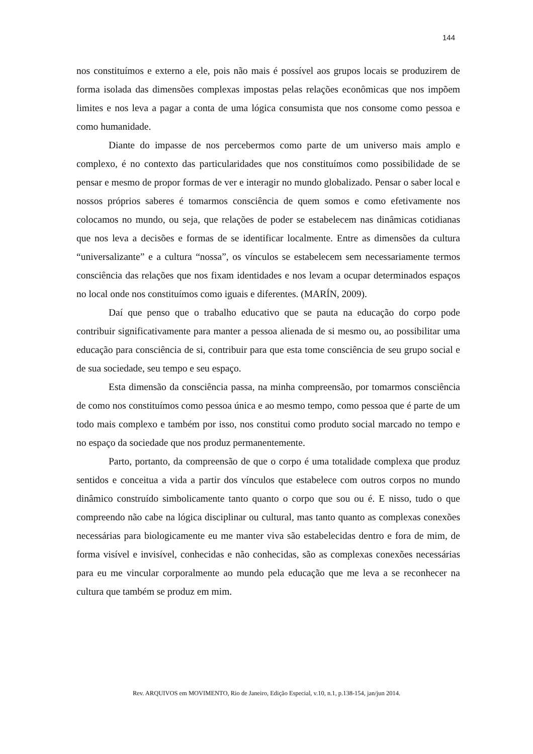144
nos constituímos e externo a ele, pois não mais é possível aos grupos locais se produzirem de forma isolada das dimensões complexas impostas pelas relações econômicas que nos impõem limites e nos leva a pagar a conta de uma lógica consumista que nos consome como pessoa e como humanidade.
Diante do impasse de nos percebermos como parte de um universo mais amplo e complexo, é no contexto das particularidades que nos constituímos como possibilidade de se pensar e mesmo de propor formas de ver e interagir no mundo globalizado. Pensar o saber local e nossos próprios saberes é tomarmos consciência de quem somos e como efetivamente nos colocamos no mundo, ou seja, que relações de poder se estabelecem nas dinâmicas cotidianas que nos leva a decisões e formas de se identificar localmente. Entre as dimensões da cultura “universalizante” e a cultura “nossa”, os vínculos se estabelecem sem necessariamente termos consciência das relações que nos fixam identidades e nos levam a ocupar determinados espaços no local onde nos constituímos como iguais e diferentes. (MARÍN, 2009).
Daí que penso que o trabalho educativo que se pauta na educação do corpo pode contribuir significativamente para manter a pessoa alienada de si mesmo ou, ao possibilitar uma educação para consciência de si, contribuir para que esta tome consciência de seu grupo social e de sua sociedade, seu tempo e seu espaço.
Esta dimensão da consciência passa, na minha compreensão, por tomarmos consciência de como nos constituímos como pessoa única e ao mesmo tempo, como pessoa que é parte de um todo mais complexo e também por isso, nos constitui como produto social marcado no tempo e no espaço da sociedade que nos produz permanentemente.
Parto, portanto, da compreensão de que o corpo é uma totalidade complexa que produz sentidos e conceitua a vida a partir dos vínculos que estabelece com outros corpos no mundo dinâmico construído simbolicamente tanto quanto o corpo que sou ou é. E nisso, tudo o que compreendo não cabe na lógica disciplinar ou cultural, mas tanto quanto as complexas conexões necessárias para biologicamente eu me manter viva são estabelecidas dentro e fora de mim, de forma visível e invisível, conhecidas e não conhecidas, são as complexas conexões necessárias para eu me vincular corporalmente ao mundo pela educação que me leva a se reconhecer na cultura que também se produz em mim.
Rev. ARQUIVOS em MOVIMENTO, Rio de Janeiro, Edição Especial, v.10, n.1, p.138-154, jan/jun 2014.